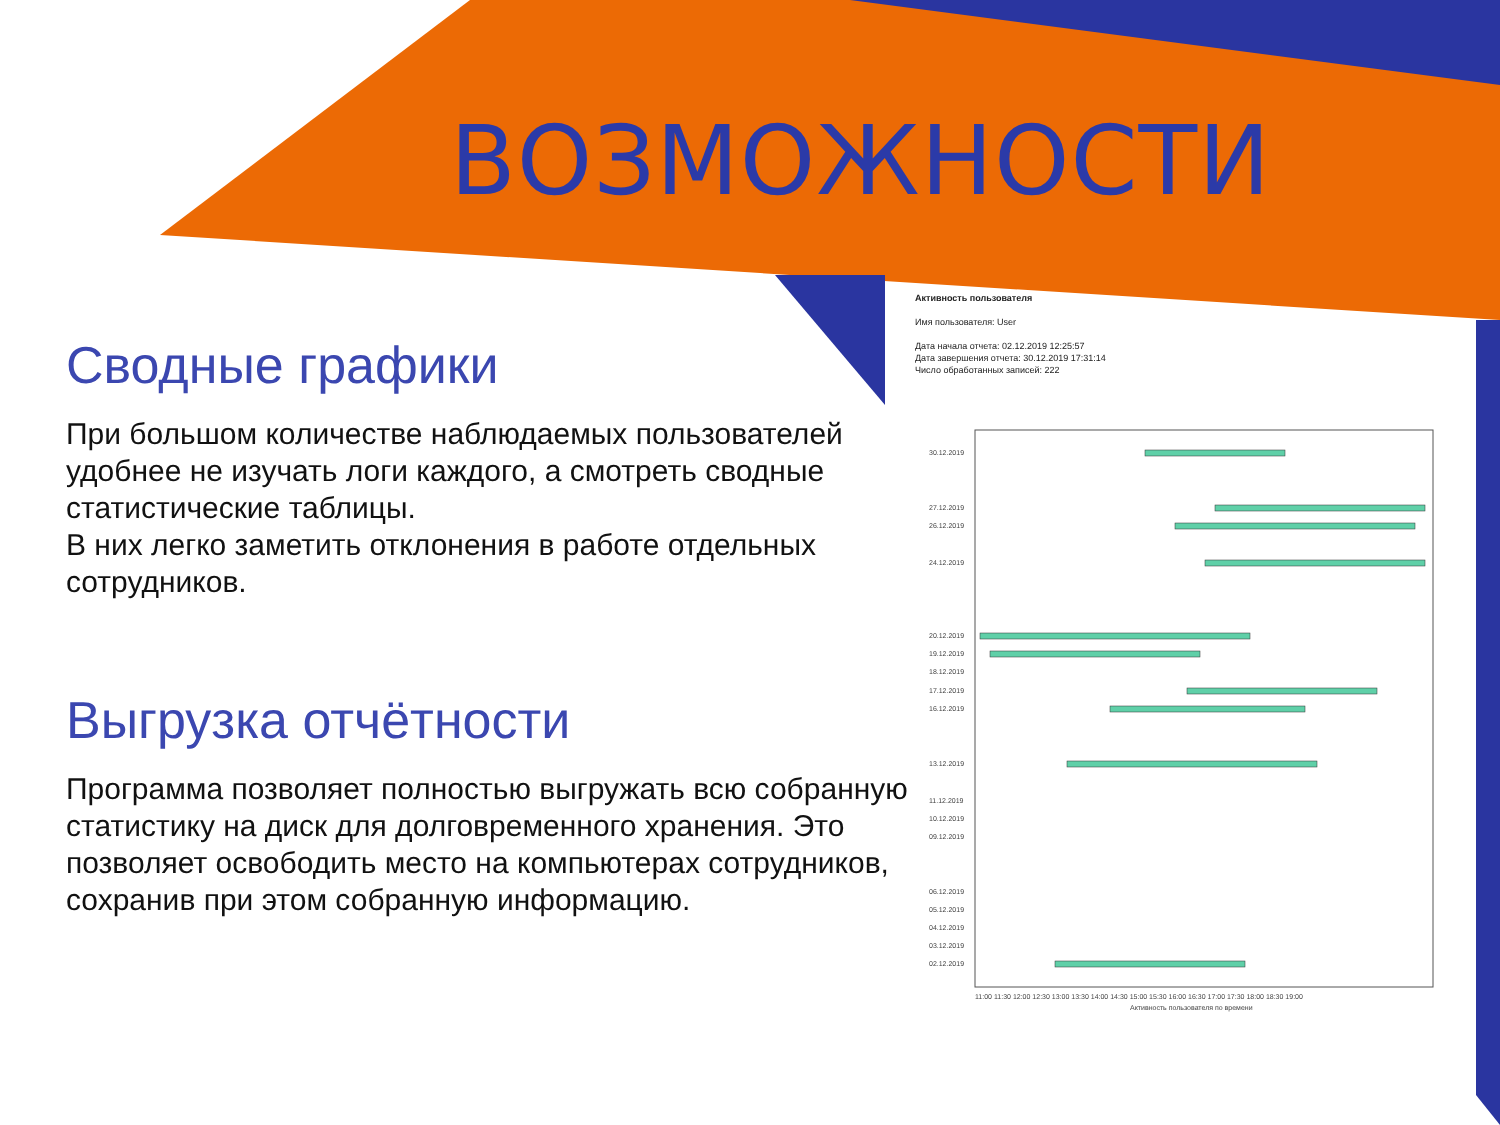ВОЗМОЖНОСТИ
Сводные графики
При большом количестве наблюдаемых пользователей удобнее не изучать логи каждого, а смотреть сводные статистические таблицы.
В них легко заметить отклонения в работе отдельных сотрудников.
Выгрузка отчётности
Программа позволяет полностью выгружать всю собранную статистику на диск для долговременного хранения. Это позволяет освободить место на компьютерах сотрудников,
сохранив при этом собранную информацию.
Активность пользователя
Имя пользователя: User
Дата начала отчета: 02.12.2019 12:25:57
Дата завершения отчета: 30.12.2019 17:31:14
Число обработанных записей: 222
30.12.2019
27.12.2019
26.12.2019
24.12.2019
20.12.2019
19.12.2019
18.12.2019
17.12.2019
16.12.2019
13.12.2019
11.12.2019
10.12.2019
09.12.2019
06.12.2019
05.12.2019
04.12.2019
03.12.2019
02.12.2019
11:00 11:30 12:00 12:30 13:00 13:30 14:00 14:30 15:00 15:30 16:00 16:30 17:00 17:30 18:00 18:30 19:00
Активность пользователя по времени